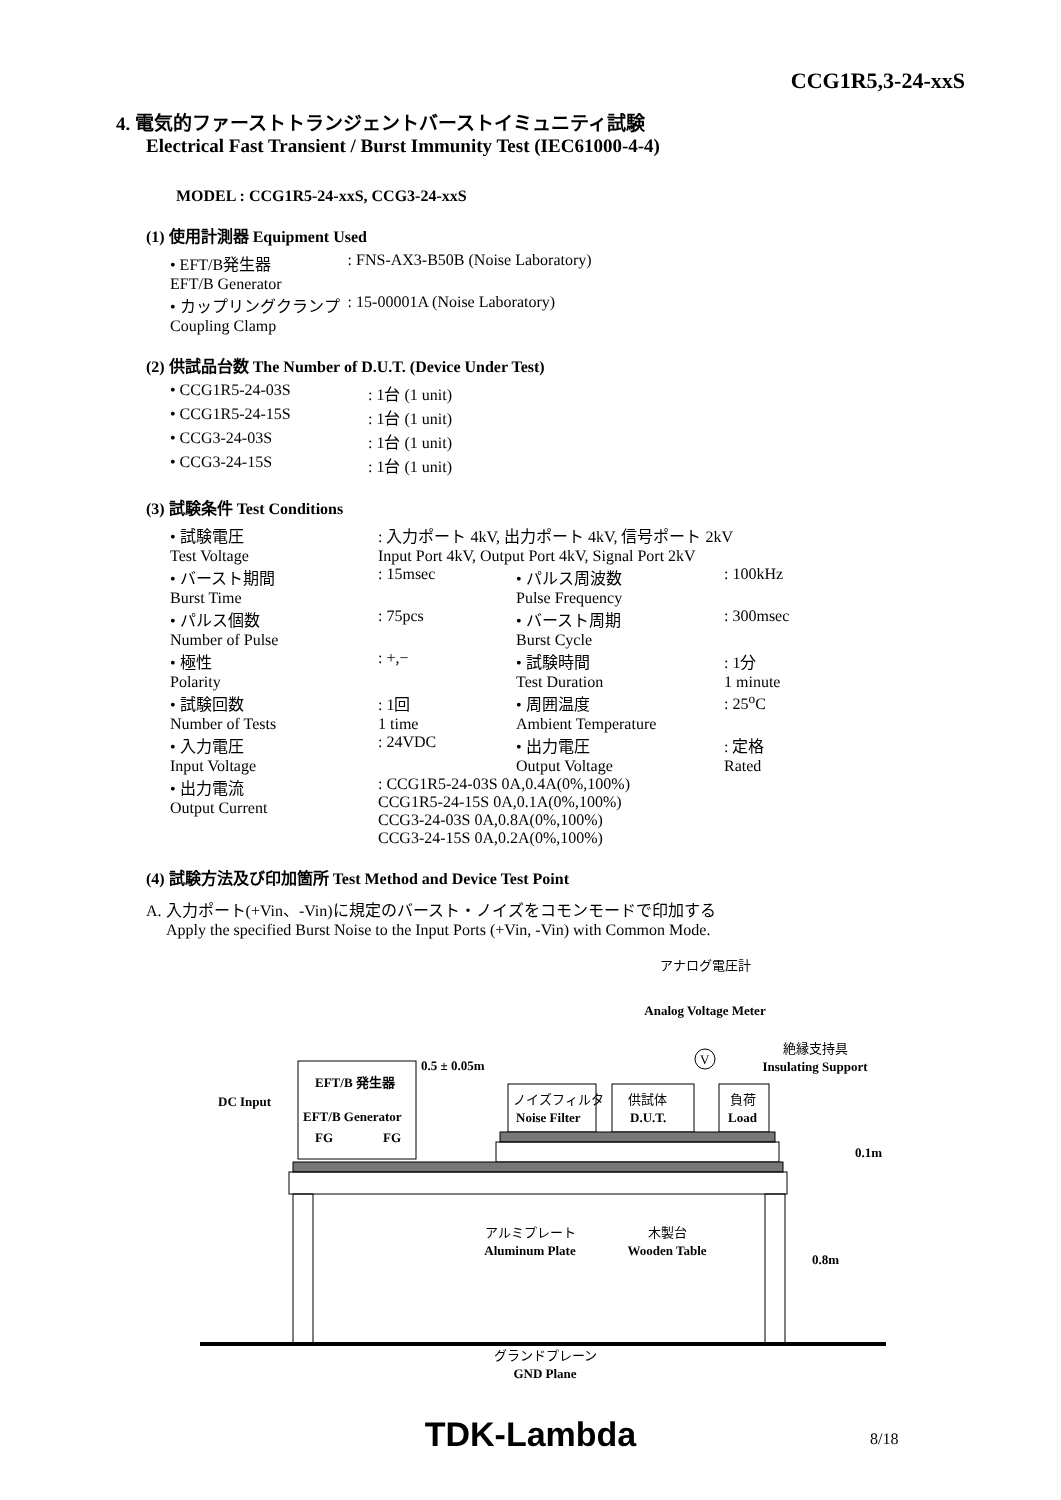CCG1R5,3-24-xxS
4. 電気的ファーストトランジェントバーストイミュニティ試験
Electrical Fast Transient / Burst Immunity Test (IEC61000-4-4)
MODEL : CCG1R5-24-xxS, CCG3-24-xxS
(1) 使用計測器 Equipment Used
| • EFT/B発生器 EFT/B Generator | : FNS-AX3-B50B (Noise Laboratory) |
| • カップリングクランプ Coupling Clamp | : 15-00001A (Noise Laboratory) |
(2) 供試品台数 The Number of D.U.T. (Device Under Test)
| • CCG1R5-24-03S | : 1台 (1 unit) |
| • CCG1R5-24-15S | : 1台 (1 unit) |
| • CCG3-24-03S | : 1台 (1 unit) |
| • CCG3-24-15S | : 1台 (1 unit) |
(3) 試験条件 Test Conditions
| • 試験電圧 Test Voltage | : 入力ポート 4kV, 出力ポート 4kV, 信号ポート 2kV Input Port 4kV, Output Port 4kV, Signal Port 2kV | | |
| • バースト期間 Burst Time | : 15msec | • パルス周波数 Pulse Frequency | : 100kHz |
| • パルス個数 Number of Pulse | : 75pcs | • バースト周期 Burst Cycle | : 300msec |
| • 極性 Polarity | : +,− | • 試験時間 Test Duration | : 1分 1 minute |
| • 試験回数 Number of Tests | : 1回 1 time | • 周囲温度 Ambient Temperature | : 25<sup>o</sup>C |
| • 入力電圧 Input Voltage | : 24VDC | • 出力電圧 Output Voltage | : 定格 Rated |
| • 出力電流 Output Current | : CCG1R5-24-03S 0A,0.4A(0%,100%) CCG1R5-24-15S 0A,0.1A(0%,100%) CCG3-24-03S 0A,0.8A(0%,100%) CCG3-24-15S 0A,0.2A(0%,100%) | | |
(4) 試験方法及び印加箇所 Test Method and Device Test Point
A. 入力ポート(+Vin、-Vin)に規定のバースト・ノイズをコモンモードで印加する
Apply the specified Burst Noise to the Input Ports (+Vin, -Vin) with Common Mode.
アナログ電圧計
Analog Voltage Meter
V
絶縁支持具
Insulating Support
EFT/B 発生器
EFT/B Generator
FG
FG
0.5 ± 0.05m
DC Input
ノイズフィルタ
Noise Filter
供試体
D.U.T.
負荷
Load
0.1m
0.8m
アルミプレート
Aluminum Plate
木製台
Wooden Table
グランドプレーン
GND Plane
TDK-Lambda 8/18